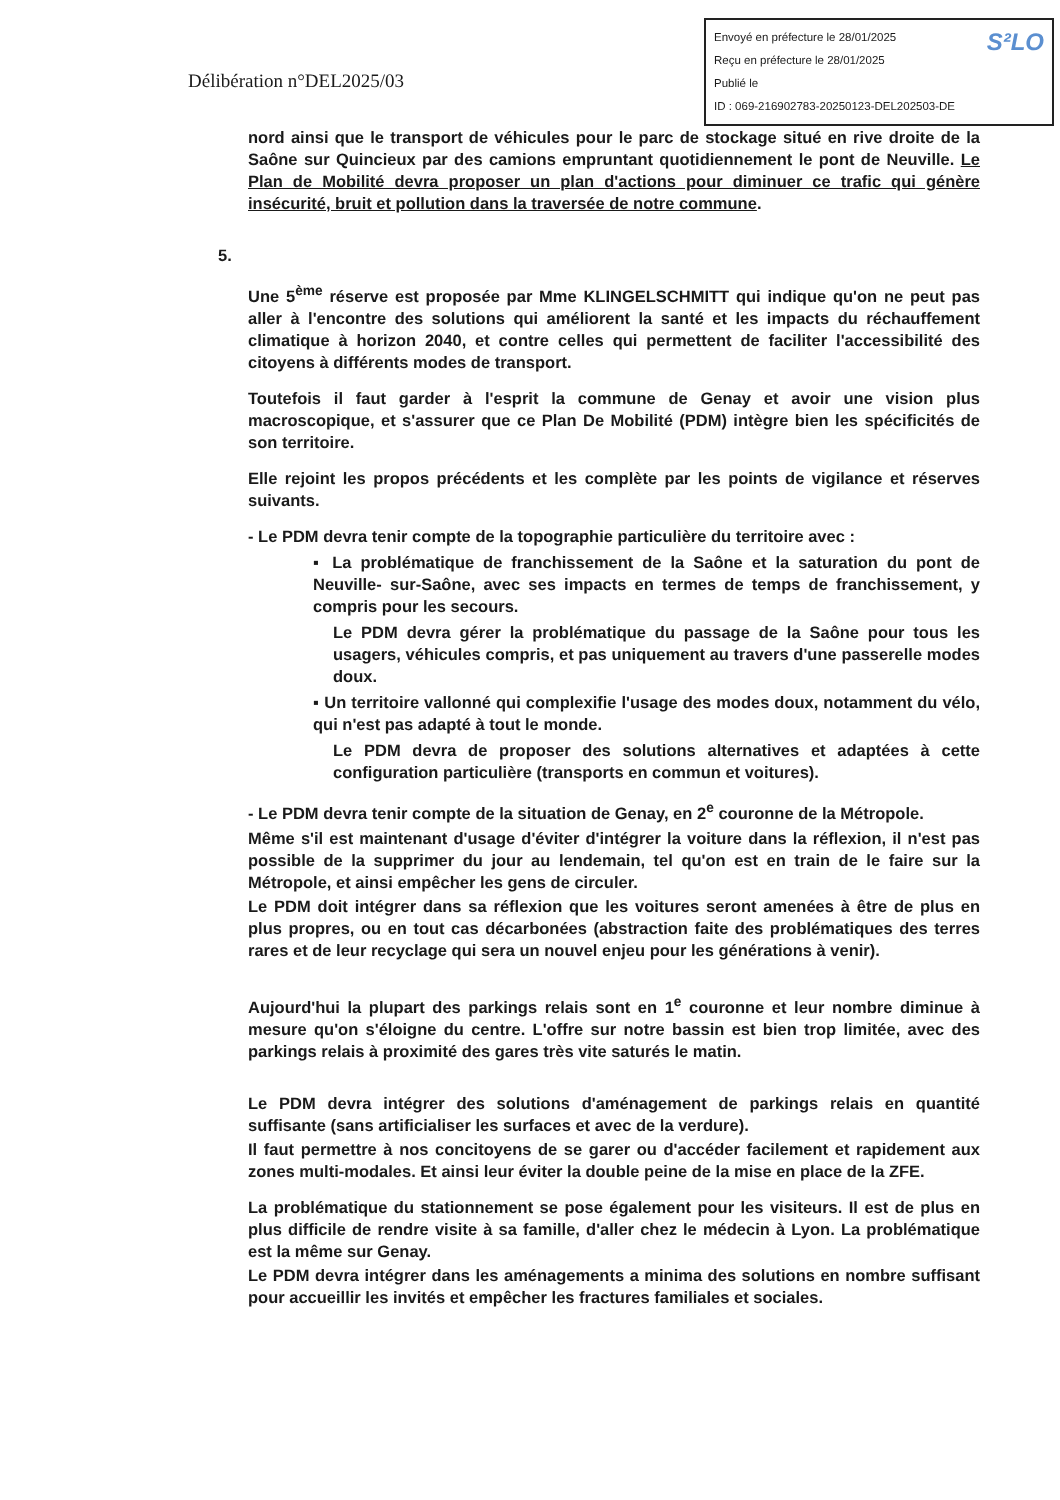Délibération n°DEL2025/03
S²LO Envoyé en préfecture le 28/01/2025
Reçu en préfecture le 28/01/2025
Publié le
ID : 069-216902783-20250123-DEL202503-DE
nord ainsi que le transport de véhicules pour le parc de stockage situé en rive droite de la Saône sur Quincieux par des camions empruntant quotidiennement le pont de Neuville. Le Plan de Mobilité devra proposer un plan d'actions pour diminuer ce trafic qui génère insécurité, bruit et pollution dans la traversée de notre commune.
5.
Une 5<sup>ème</sup> réserve est proposée par Mme KLINGELSCHMITT qui indique qu'on ne peut pas aller à l'encontre des solutions qui améliorent la santé et les impacts du réchauffement climatique à horizon 2040, et contre celles qui permettent de faciliter l'accessibilité des citoyens à différents modes de transport.
Toutefois il faut garder à l'esprit la commune de Genay et avoir une vision plus macroscopique, et s'assurer que ce Plan De Mobilité (PDM) intègre bien les spécificités de son territoire.
Elle rejoint les propos précédents et les complète par les points de vigilance et réserves suivants.
- Le PDM devra tenir compte de la topographie particulière du territoire avec :
▪ La problématique de franchissement de la Saône et la saturation du pont de Neuville- sur-Saône, avec ses impacts en termes de temps de franchissement, y compris pour les secours.
Le PDM devra gérer la problématique du passage de la Saône pour tous les usagers, véhicules compris, et pas uniquement au travers d'une passerelle modes doux.
▪ Un territoire vallonné qui complexifie l'usage des modes doux, notamment du vélo, qui n'est pas adapté à tout le monde.
Le PDM devra de proposer des solutions alternatives et adaptées à cette configuration particulière (transports en commun et voitures).
- Le PDM devra tenir compte de la situation de Genay, en 2<sup>e</sup> couronne de la Métropole.
Même s'il est maintenant d'usage d'éviter d'intégrer la voiture dans la réflexion, il n'est pas possible de la supprimer du jour au lendemain, tel qu'on est en train de le faire sur la Métropole, et ainsi empêcher les gens de circuler.
Le PDM doit intégrer dans sa réflexion que les voitures seront amenées à être de plus en plus propres, ou en tout cas décarbonées (abstraction faite des problématiques des terres rares et de leur recyclage qui sera un nouvel enjeu pour les générations à venir).
Aujourd'hui la plupart des parkings relais sont en 1<sup>e</sup> couronne et leur nombre diminue à mesure qu'on s'éloigne du centre. L'offre sur notre bassin est bien trop limitée, avec des parkings relais à proximité des gares très vite saturés le matin.
Le PDM devra intégrer des solutions d'aménagement de parkings relais en quantité suffisante (sans artificialiser les surfaces et avec de la verdure).
Il faut permettre à nos concitoyens de se garer ou d'accéder facilement et rapidement aux zones multi-modales. Et ainsi leur éviter la double peine de la mise en place de la ZFE.
La problématique du stationnement se pose également pour les visiteurs. Il est de plus en plus difficile de rendre visite à sa famille, d'aller chez le médecin à Lyon. La problématique est la même sur Genay.
Le PDM devra intégrer dans les aménagements a minima des solutions en nombre suffisant pour accueillir les invités et empêcher les fractures familiales et sociales.